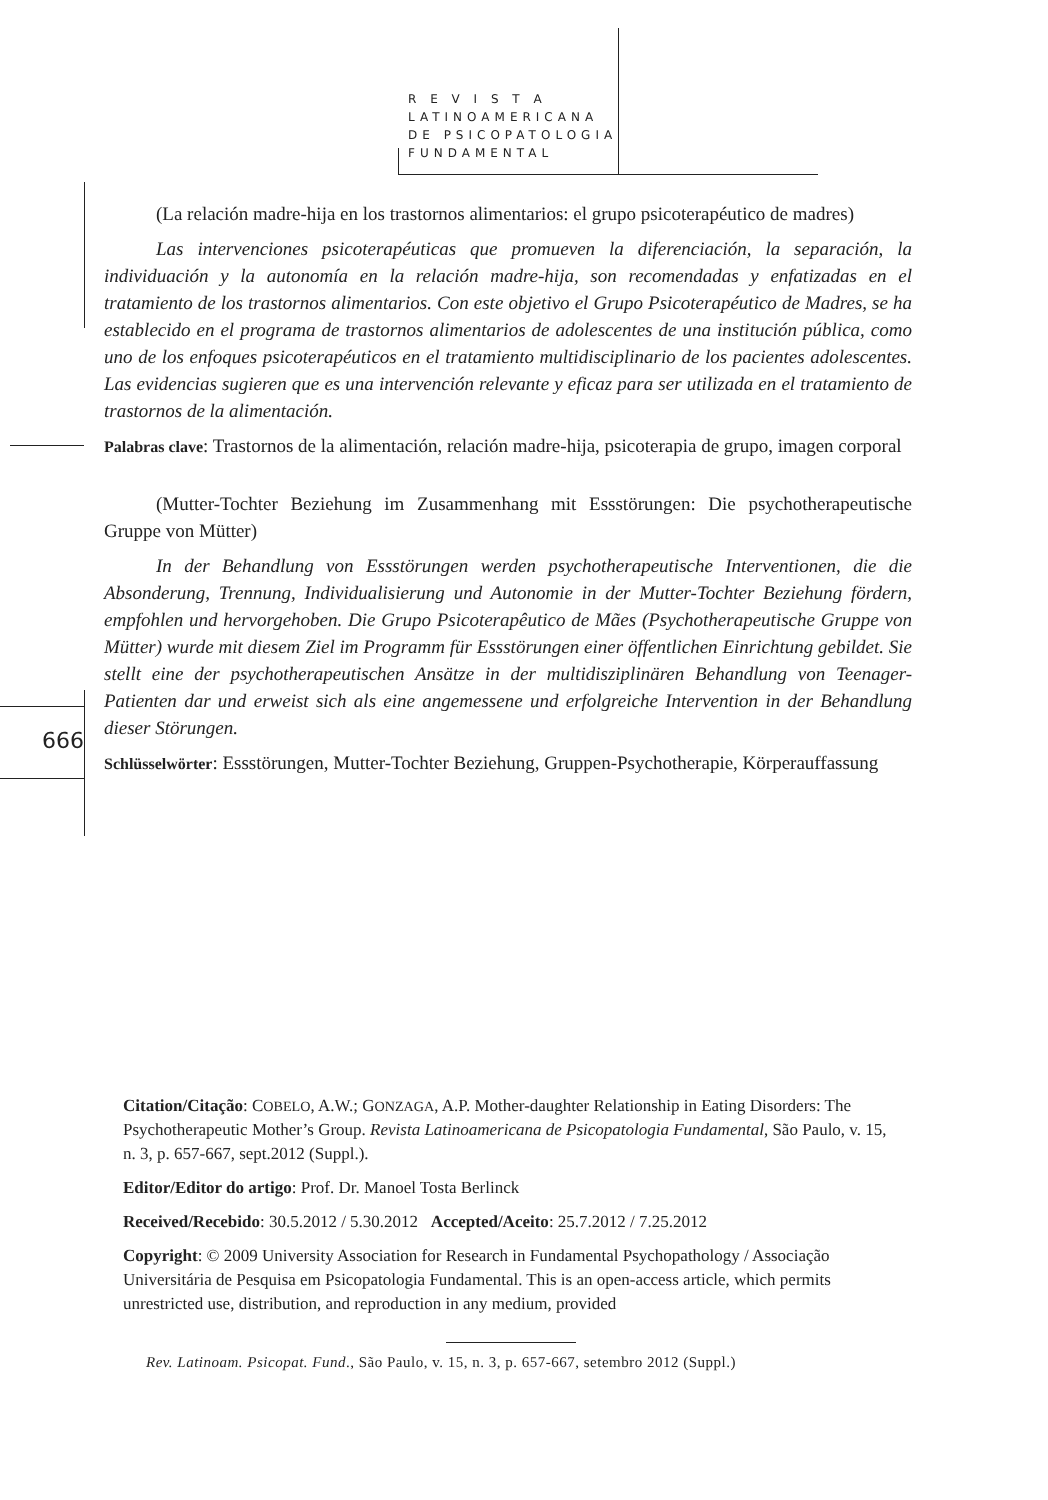R E V I S T A
LATINOAMERICANA
DE PSICOPATOLOGIA
FUNDAMENTAL
666
(La relación madre-hija en los trastornos alimentarios: el grupo psicoterapéutico de madres)
Las intervenciones psicoterapéuticas que promueven la diferenciación, la separación, la individuación y la autonomía en la relación madre-hija, son recomendadas y enfatizadas en el tratamiento de los trastornos alimentarios. Con este objetivo el Grupo Psicoterapéutico de Madres, se ha establecido en el programa de trastornos alimentarios de adolescentes de una institución pública, como uno de los enfoques psicoterapéuticos en el tratamiento multidisciplinario de los pacientes adolescentes. Las evidencias sugieren que es una intervención relevante y eficaz para ser utilizada en el tratamiento de trastornos de la alimentación.
Palabras clave: Trastornos de la alimentación, relación madre-hija, psicoterapia de grupo, imagen corporal
(Mutter-Tochter Beziehung im Zusammenhang mit Essstörungen: Die psychotherapeutische Gruppe von Mütter)
In der Behandlung von Essstörungen werden psychotherapeutische Interventionen, die die Absonderung, Trennung, Individualisierung und Autonomie in der Mutter-Tochter Beziehung fördern, empfohlen und hervorgehoben. Die Grupo Psicoterapêutico de Mães (Psychotherapeutische Gruppe von Mütter) wurde mit diesem Ziel im Programm für Essstörungen einer öffentlichen Einrichtung gebildet. Sie stellt eine der psychotherapeutischen Ansätze in der multidisziplinären Behandlung von Teenager-Patienten dar und erweist sich als eine angemessene und erfolgreiche Intervention in der Behandlung dieser Störungen.
Schlüsselwörter: Essstörungen, Mutter-Tochter Beziehung, Gruppen-Psychotherapie, Körperauffassung
Citation/Citação: COBELO, A.W.; GONZAGA, A.P. Mother-daughter Relationship in Eating Disorders: The Psychotherapeutic Mother’s Group. Revista Latinoamericana de Psicopatologia Fundamental, São Paulo, v. 15, n. 3, p. 657-667, sept.2012 (Suppl.).
Editor/Editor do artigo: Prof. Dr. Manoel Tosta Berlinck
Received/Recebido: 30.5.2012 / 5.30.2012 Accepted/Aceito: 25.7.2012 / 7.25.2012
Copyright: © 2009 University Association for Research in Fundamental Psychopathology / Associação Universitária de Pesquisa em Psicopatologia Fundamental. This is an open-access article, which permits unrestricted use, distribution, and reproduction in any medium, provided
Rev. Latinoam. Psicopat. Fund., São Paulo, v. 15, n. 3, p. 657-667, setembro 2012 (Suppl.)